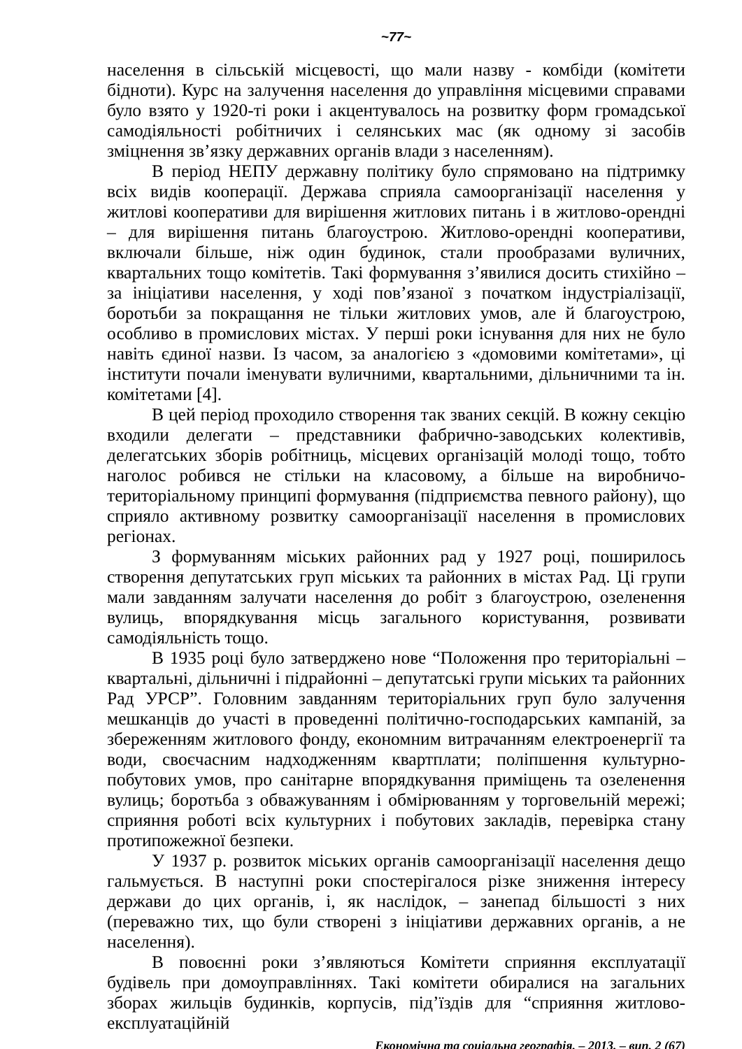~77~
населення в сільській місцевості, що мали назву - комбіди (комітети бідноти). Курс на залучення населення до управління місцевими справами було взято у 1920-ті роки і акцентувалось на розвитку форм громадської самодіяльності робітничих і селянських мас (як одному зі засобів зміцнення зв’язку державних органів влади з населенням).
В період НЕПУ державну політику було спрямовано на підтримку всіх видів кооперації. Держава сприяла самоорганізації населення у житлові кооперативи для вирішення житлових питань і в житлово-орендні – для вирішення питань благоустрою. Житлово-орендні кооперативи, включали більше, ніж один будинок, стали прообразами вуличних, квартальних тощо комітетів. Такі формування з’явилися досить стихійно – за ініціативи населення, у ході пов’язаної з початком індустріалізації, боротьби за покращання не тільки житлових умов, але й благоустрою, особливо в промислових містах. У перші роки існування для них не було навіть єдиної назви. Із часом, за аналогією з «домовими комітетами», ці інститути почали іменувати вуличними, квартальними, дільничними та ін. комітетами [4].
В цей період проходило створення так званих секцій. В кожну секцію входили делегати – представники фабрично-заводських колективів, делегатських зборів робітниць, місцевих організацій молоді тощо, тобто наголос робився не стільки на класовому, а більше на виробничо-територіальному принципі формування (підприємства певного району), що сприяло активному розвитку самоорганізації населення в промислових регіонах.
З формуванням міських районних рад у 1927 році, поширилось створення депутатських груп міських та районних в містах Рад. Ці групи мали завданням залучати населення до робіт з благоустрою, озеленення вулиць, впорядкування місць загального користування, розвивати самодіяльність тощо.
В 1935 році було затверджено нове “Положення про територіальні – квартальні, дільничні і підрайонні – депутатські групи міських та районних Рад УРСР”. Головним завданням територіальних груп було залучення мешканців до участі в проведенні політично-господарських кампаній, за збереженням житлового фонду, економним витрачанням електроенергії та води, своєчасним надходженням квартплати; поліпшення культурно-побутових умов, про санітарне впорядкування приміщень та озеленення вулиць; боротьба з обважуванням і обмірюванням у торговельній мережі; сприяння роботі всіх культурних і побутових закладів, перевірка стану протипожежної безпеки.
У 1937 р. розвиток міських органів самоорганізації населення дещо гальмується. В наступні роки спостерігалося різке зниження інтересу держави до цих органів, і, як наслідок, – занепад більшості з них (переважно тих, що були створені з ініціативи державних органів, а не населення).
В повоєнні роки з’являються Комітети сприяння експлуатації будівель при домоуправліннях. Такі комітети обиралися на загальних зборах жильців будинків, корпусів, під’їздів для “сприяння житлово-експлуатаційній
Економічна та соціальна географія. – 2013. – вип. 2 (67)